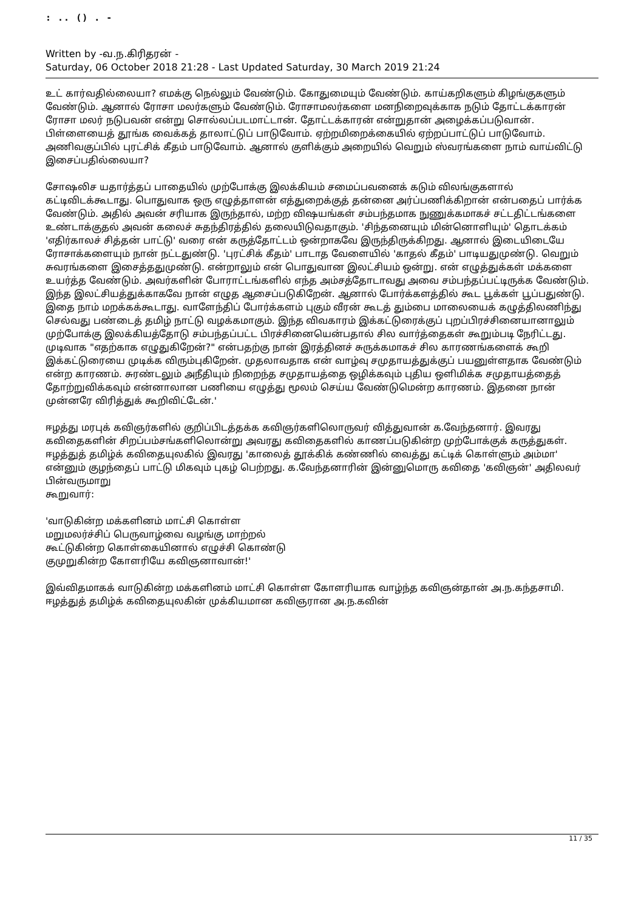: .. () . -
Written by -வ.ந.கிரிதரன் -
Saturday, 06 October 2018 21:28 - Last Updated Saturday, 30 March 2019 21:24
உட் கார்வதில்லையா? எமக்கு நெல்லும் வேண்டும். கோதுமையும் வேண்டும். காய்கறிகளும் கிழங்குகளும் வேண்டும். ஆனால் ரோசா மலர்களும் வேண்டும். ரோசாமலர்களை மனநிறைவுக்காக நடும் தோட்டக்காரன் ரோசா மலர் நடுபவன் என்று சொல்லப்படமாட்டான். தோட்டக்காரன் என்றுதான் அழைக்கப்படுவான். பிள்ளையைத் தூங்க வைக்கத் தாலாட்டுப் பாடுவோம். ஏற்றமிறைக்கையில் ஏற்றப்பாட்டுப் பாடுவோம். அணிவகுப்பில் புரட்சிக் கீதம் பாடுவோம். ஆனால் குளிக்கும் அறையில் வெறும் ஸ்வரங்களை நாம் வாய்விட்டு இசைப்பதில்லையா?
சோஷலிச யதார்த்தப் பாதையில் முற்போக்கு இலக்கியம் சமைப்பவனைக் கடும் விலங்குகளால் கட்டிவிடக்கூடாது. பொதுவாக ஒரு எழுத்தாளன் எத்துறைக்குத் தன்னை அர்ப்பணிக்கிறான் என்பதைப் பார்க்க வேண்டும். அதில் அவன் சரியாக இருந்தால், மற்ற விஷயங்கள் சம்பந்தமாக நுணுக்கமாகச் சட்டதிட்டங்களை உண்டாக்குதல் அவன் கலைச் சுதந்திரத்தில் தலையிடுவதாகும். 'சிந்தனையும் மின்னொளியும்' தொடக்கம் 'எதிர்காலச் சித்தன் பாட்டு' வரை என் கருத்தோட்டம் ஒன்றாகவே இருந்திருக்கிறது. ஆனால் இடையிடையே ரோசாக்களையும் நான் நட்டதுண்டு. 'புரட்சிக் கீதம்' பாடாத வேளையில் 'காதல் கீதம்' பாடியதுமுண்டு. வெறும் சுவரங்களை இசைத்ததுமுண்டு. என்றாலும் என் பொதுவான இலட்சியம் ஒன்று. என் எழுத்துக்கள் மக்களை உயர்த்த வேண்டும். அவர்களின் போராட்டங்களில் எந்த அம்சத்தோடாவது அவை சம்பந்தப்பட்டிருக்க வேண்டும். இந்த இலட்சியத்துக்காகவே நான் எழுத ஆசைப்படுகிறேன். ஆனால் போர்க்களத்தில் கூட பூக்கள் பூப்பதுண்டு. இதை நாம் மறக்கக்கூடாது. வாளேந்திப் போர்க்களம் புகும் வீரன் கூடத் தும்பை மாலையைக் கழுத்திலணிந்து செல்வது பண்டைத் தமிழ் நாட்டு வழக்கமாகும். இந்த விவகாரம் இக்கட்டுரைக்குப் புறப்பிரச்சினையானாலும் முற்போக்கு இலக்கியத்தோடு சம்பந்தப்பட்ட பிரச்சினையென்பதால் சில வார்த்தைகள் கூறும்படி நேரிட்டது. முடிவாக "எதற்காக எழுதுகிறேன்?" என்பதற்கு நான் இரத்தினச் சுருக்கமாகச் சில காரணங்களைக் கூறி இக்கட்டுரையை முடிக்க விரும்புகிறேன். முதலாவதாக என் வாழ்வு சமுதாயத்துக்குப் பயனுள்ளதாக வேண்டும் என்ற காரணம். சுரண்டலும் அநீதியும் நிறைந்த சமுதாயத்தை ஒழிக்கவும் புதிய ஒளிமிக்க சமுதாயத்தைத் தோற்றுவிக்கவும் என்னாலான பணியை எழுத்து மூலம் செய்ய வேண்டுமென்ற காரணம். இதனை நான் முன்னரே விரித்துக் கூறிவிட்டேன்.'
ஈழத்து மரபுக் கவிஞர்களில் குறிப்பிடத்தக்க கவிஞர்களிலொருவர் வித்துவான் க.வேந்தனார். இவரது கவிதைகளின் சிறப்பம்சங்களிலொன்று அவரது கவிதைகளில் காணப்படுகின்ற முற்போக்குக் கருத்துகள். ஈழத்துத் தமிழ்க் கவிதையுலகில் இவரது 'காலைத் தூக்கிக் கண்ணில் வைத்து கட்டிக் கொள்ளும் அம்மா' என்னும் குழந்தைப் பாட்டு மிகவும் புகழ் பெற்றது. க.வேந்தனாரின் இன்னுமொரு கவிதை 'கவிஞன்' அதிலவர் பின்வருமாறு
கூறுவார்:
'வாடுகின்ற மக்களினம் மாட்சி கொள்ள
மறுமலர்ச்சிப் பெருவாழ்வை வழங்கு மாற்றல்
கூட்டுகின்ற கொள்கையினால் எழுச்சி கொண்டு
குமுறுகின்ற கோளரியே கவிஞனாவான்!'
இவ்விதமாகக் வாடுகின்ற மக்களினம் மாட்சி கொள்ள கோளரியாக வாழ்ந்த கவிஞன்தான் அ.ந.கந்தசாமி. ஈழத்துத் தமிழ்க் கவிதையுலகின் முக்கியமான கவிஞரான அ.ந.கவின்
11 / 35